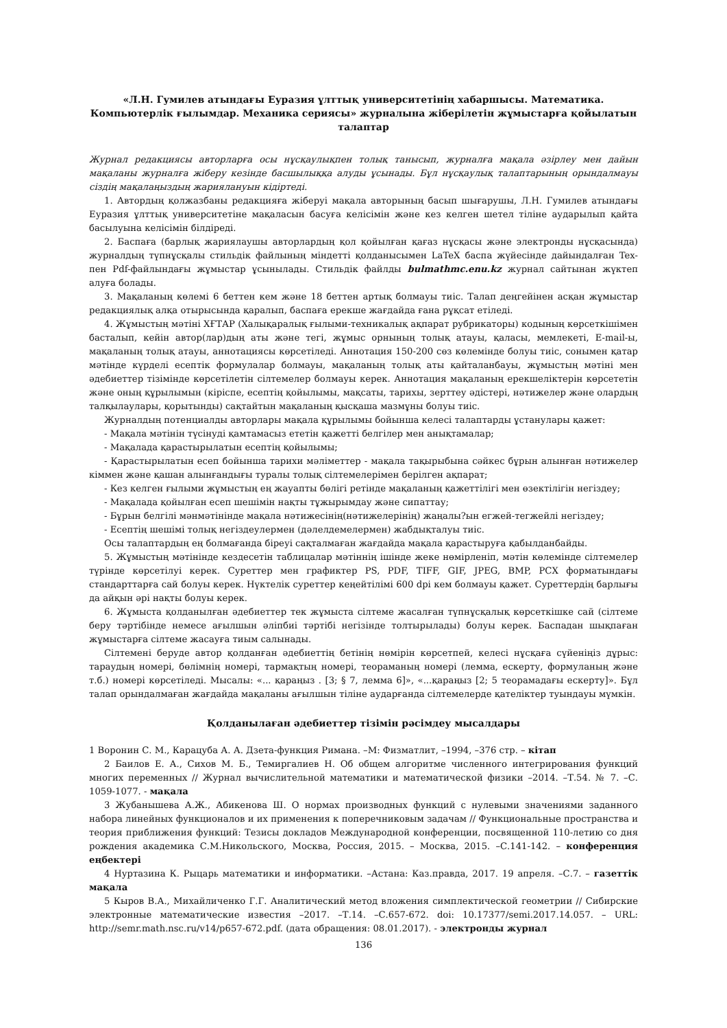«Л.Н. Гумилев атындағы Еуразия ұлттық университетінің хабаршысы. Математика. Компьютерлік ғылымдар. Механика сериясы» журналына жіберілетін жұмыстарға қойылатын талаптар
Журнал редакциясы авторларға осы нұсқаулықпен толық танысып, журналға мақала әзірлеу мен дайын мақаланы журналға жіберу кезінде басшылыққа алуды ұсынады. Бұл нұсқаулық талаптарының орындалмауы сіздің мақалаңыздың жариялануын кідіртеді.
1. Автордың қолжазбаны редакцияға жіберуі мақала авторының басып шығарушы, Л.Н. Гумилев атындағы Еуразия ұлттық университетіне мақаласын басуға келісімін және кез келген шетел тіліне аударылып қайта басылуына келісімін білдіреді.
2. Баспаға (барлық жариялаушы авторлардың қол қойылған қағаз нұсқасы және электронды нұсқасында) журналдың түпнұсқалы стильдік файлының міндетті қолданысымен LaTeX баспа жүйесінде дайындалған Tex- пен Pdf-файлындағы жұмыстар ұсынылады. Стильдік файлды bulmathmc.enu.kz журнал сайтынан жүктеп алуға болады.
3. Мақаланың көлемі 6 беттен кем және 18 беттен артық болмауы тиіс. Талап деңгейінен асқан жұмыстар редакциялық алқа отырысында қаралып, баспаға ерекше жағдайда ғана рұқсат етіледі.
4. Жұмыстың мәтіні ХҒТАР (Халықаралық ғылыми-техникалық ақпарат рубрикаторы) кодының көрсеткішімен басталып, кейін автор(лар)дың аты және тегі, жұмыс орнының толық атауы, қаласы, мемлекеті, E-mail-ы, мақаланың толық атауы, аннотациясы көрсетіледі. Аннотация 150-200 сөз көлемінде болуы тиіс, сонымен қатар мәтінде күрделі есептік формулалар болмауы, мақаланың толық аты қайталанбауы, жұмыстың мәтіні мен әдебиеттер тізімінде көрсетілетін сілтемелер болмауы керек. Аннотация мақаланың ерекшеліктерін көрсететін және оның құрылымын (кіріспе, есептің қойылымы, мақсаты, тарихы, зерттеу әдістері, нәтижелер және олардың талқылаулары, қорытынды) сақтайтын мақаланың қысқаша мазмұны болуы тиіс.
Журналдың потенциалды авторлары мақала құрылымы бойынша келесі талаптарды ұстанулары қажет:
- Мақала мәтінін түсінуді қамтамасыз ететін қажетті белгілер мен анықтамалар;
- Мақалада қарастырылатын есептің қойылымы;
- Қарастырылатын есеп бойынша тарихи мәліметтер - мақала тақырыбына сәйкес бұрын алынған нәтижелер кіммен және қашан алынғандығы туралы толық сілтемелерімен берілген ақпарат;
- Кез келген ғылыми жұмыстың ең жауапты бөлігі ретінде мақаланың қажеттілігі мен өзектілігін негіздеу;
- Мақалада қойылған есеп шешімін нақты тұжырымдау және сипаттау;
- Бұрын белгілі мәнмәтінінде мақала нәтижесінің(нәтижелерінің) жаңалы?ын егжей-тегжейлі негіздеу;
- Есептің шешімі толық негіздеулермен (дәлелдемелермен) жабдықталуы тиіс.
Осы талаптардың ең болмағанда біреуі сақталмаған жағдайда мақала қарастыруға қабылданбайды.
5. Жұмыстың мәтінінде кездесетін таблицалар мәтіннің ішінде жеке нөмірленіп, мәтін көлемінде сілтемелер түрінде көрсетілуі керек. Суреттер мен графиктер PS, PDF, TIFF, GIF, JPEG, BMP, PCX форматындағы стандарттарға сай болуы керек. Нүктелік суреттер кеңейтілімі 600 dpi кем болмауы қажет. Суреттердің барлығы да айқын әрі нақты болуы керек.
6. Жұмыста қолданылған әдебиеттер тек жұмыста сілтеме жасалған түпнұсқалық көрсеткішке сай (сілтеме беру тәртібінде немесе ағылшын әліпбиі тәртібі негізінде толтырылады) болуы керек. Баспадан шықпаған жұмыстарға сілтеме жасауға тиым салынады.
Сілтемені беруде автор қолданған әдебиеттің бетінің нөмірін көрсетпей, келесі нұсқаға сүйеніңіз дұрыс: тараудың номері, бөлімнің номері, тармақтың номері, теораманың номері (лемма, ескерту, формуланың және т.б.) номері көрсетіледі. Мысалы: «... қараңыз . [3; § 7, лемма 6]», «...қараңыз [2; 5 теорамадағы ескерту]». Бұл талап орындалмаған жағдайда мақаланы ағылшын тіліне аударғанда сілтемелерде қателіктер туындауы мүмкін.
Қолданылаған әдебиеттер тізімін рәсімдеу мысалдары
1 Воронин С. М., Карацуба А. А. Дзета-функция Римана. –М: Физматлит, –1994, –376 стр. – кітап
2 Баилов Е. А., Сихов М. Б., Темиргалиев Н. Об общем алгоритме численного интегрирования функций многих переменных // Журнал вычислительной математики и математической физики –2014. –Т.54. № 7. –С. 1059-1077. - мақала
3 Жубанышева А.Ж., Абикенова Ш. О нормах производных функций с нулевыми значениями заданного набора линейных функционалов и их применения к поперечниковым задачам // Функциональные пространства и теория приближения функций: Тезисы докладов Международной конференции, посвященной 110-летию со дня рождения академика С.М.Никольского, Москва, Россия, 2015. – Москва, 2015. –С.141-142. – конференция еңбектері
4 Нуртазина К. Рыцарь математики и информатики. –Астана: Каз.правда, 2017. 19 апреля. –С.7. – газеттік мақала
5 Кыров В.А., Михайличенко Г.Г. Аналитический метод вложения симплектической геометрии // Сибирские электронные математические известия –2017. –Т.14. –С.657-672. doi: 10.17377/semi.2017.14.057. – URL: http://semr.math.nsc.ru/v14/p657-672.pdf. (дата обращения: 08.01.2017). - электронды журнал
136